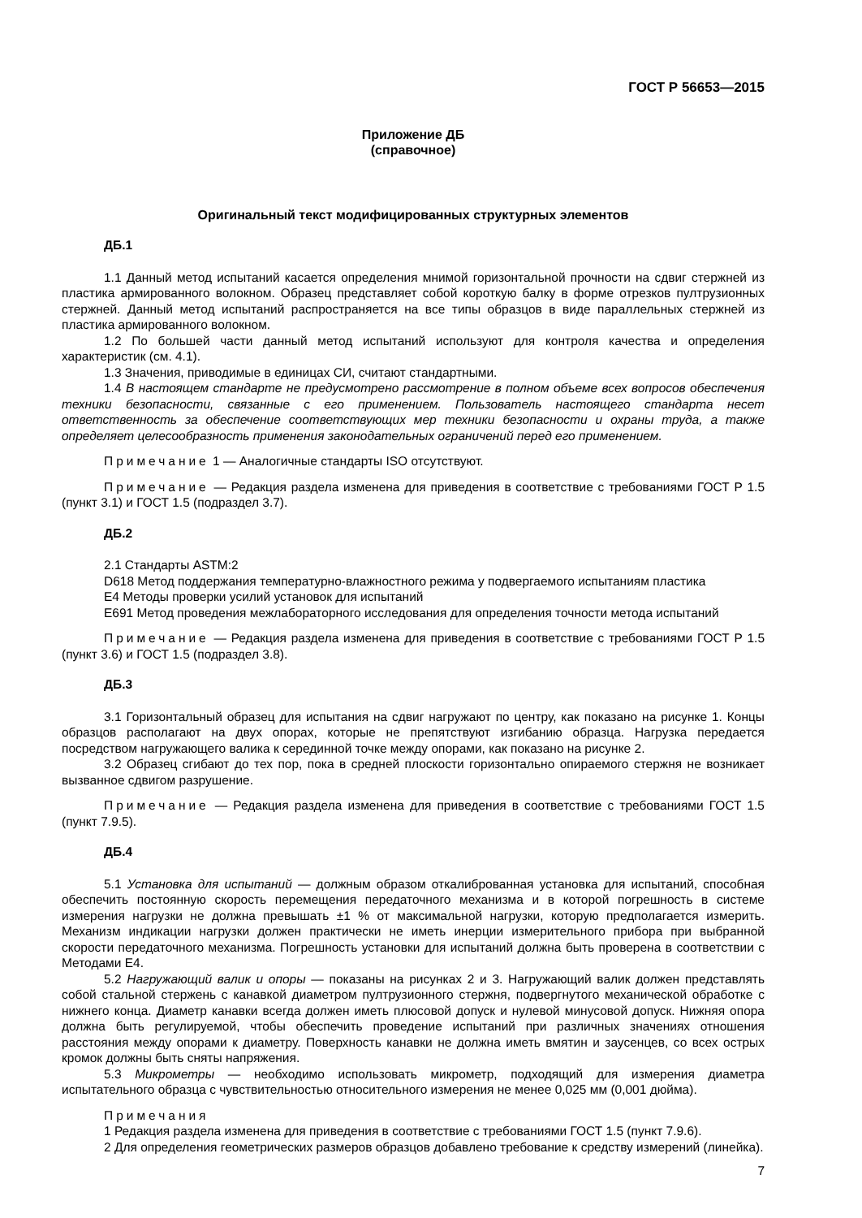ГОСТ Р 56653—2015
Приложение ДБ
(справочное)
Оригинальный текст модифицированных структурных элементов
ДБ.1
1.1 Данный метод испытаний касается определения мнимой горизонтальной прочности на сдвиг стержней из пластика армированного волокном. Образец представляет собой короткую балку в форме отрезков пултрузионных стержней. Данный метод испытаний распространяется на все типы образцов в виде параллельных стержней из пластика армированного волокном.
1.2 По большей части данный метод испытаний используют для контроля качества и определения характеристик (см. 4.1).
1.3 Значения, приводимые в единицах СИ, считают стандартными.
1.4 В настоящем стандарте не предусмотрено рассмотрение в полном объеме всех вопросов обеспечения техники безопасности, связанные с его применением. Пользователь настоящего стандарта несет ответственность за обеспечение соответствующих мер техники безопасности и охраны труда, а также определяет целесообразность применения законодательных ограничений перед его применением.
Примечание 1 — Аналогичные стандарты ISO отсутствуют.
Примечание — Редакция раздела изменена для приведения в соответствие с требованиями ГОСТ Р 1.5 (пункт 3.1) и ГОСТ 1.5 (подраздел 3.7).
ДБ.2
2.1 Стандарты ASTM:2
D618 Метод поддержания температурно-влажностного режима у подвергаемого испытаниям пластика
E4 Методы проверки усилий установок для испытаний
E691 Метод проведения межлабораторного исследования для определения точности метода испытаний
Примечание — Редакция раздела изменена для приведения в соответствие с требованиями ГОСТ Р 1.5 (пункт 3.6) и ГОСТ 1.5 (подраздел 3.8).
ДБ.3
3.1 Горизонтальный образец для испытания на сдвиг нагружают по центру, как показано на рисунке 1. Концы образцов располагают на двух опорах, которые не препятствуют изгибанию образца. Нагрузка передается посредством нагружающего валика к серединной точке между опорами, как показано на рисунке 2.
3.2 Образец сгибают до тех пор, пока в средней плоскости горизонтально опираемого стержня не возникает вызванное сдвигом разрушение.
Примечание — Редакция раздела изменена для приведения в соответствие с требованиями ГОСТ 1.5 (пункт 7.9.5).
ДБ.4
5.1 Установка для испытаний — должным образом откалиброванная установка для испытаний, способная обеспечить постоянную скорость перемещения передаточного механизма и в которой погрешность в системе измерения нагрузки не должна превышать ±1 % от максимальной нагрузки, которую предполагается измерить. Механизм индикации нагрузки должен практически не иметь инерции измерительного прибора при выбранной скорости передаточного механизма. Погрешность установки для испытаний должна быть проверена в соответствии с Методами E4.
5.2 Нагружающий валик и опоры — показаны на рисунках 2 и 3. Нагружающий валик должен представлять собой стальной стержень с канавкой диаметром пултрузионного стержня, подвергнутого механической обработке с нижнего конца. Диаметр канавки всегда должен иметь плюсовой допуск и нулевой минусовой допуск. Нижняя опора должна быть регулируемой, чтобы обеспечить проведение испытаний при различных значениях отношения расстояния между опорами к диаметру. Поверхность канавки не должна иметь вмятин и заусенцев, со всех острых кромок должны быть сняты напряжения.
5.3 Микрометры — необходимо использовать микрометр, подходящий для измерения диаметра испытательного образца с чувствительностью относительного измерения не менее 0,025 мм (0,001 дюйма).
Примечания
1 Редакция раздела изменена для приведения в соответствие с требованиями ГОСТ 1.5 (пункт 7.9.6).
2 Для определения геометрических размеров образцов добавлено требование к средству измерений (линейка).
7